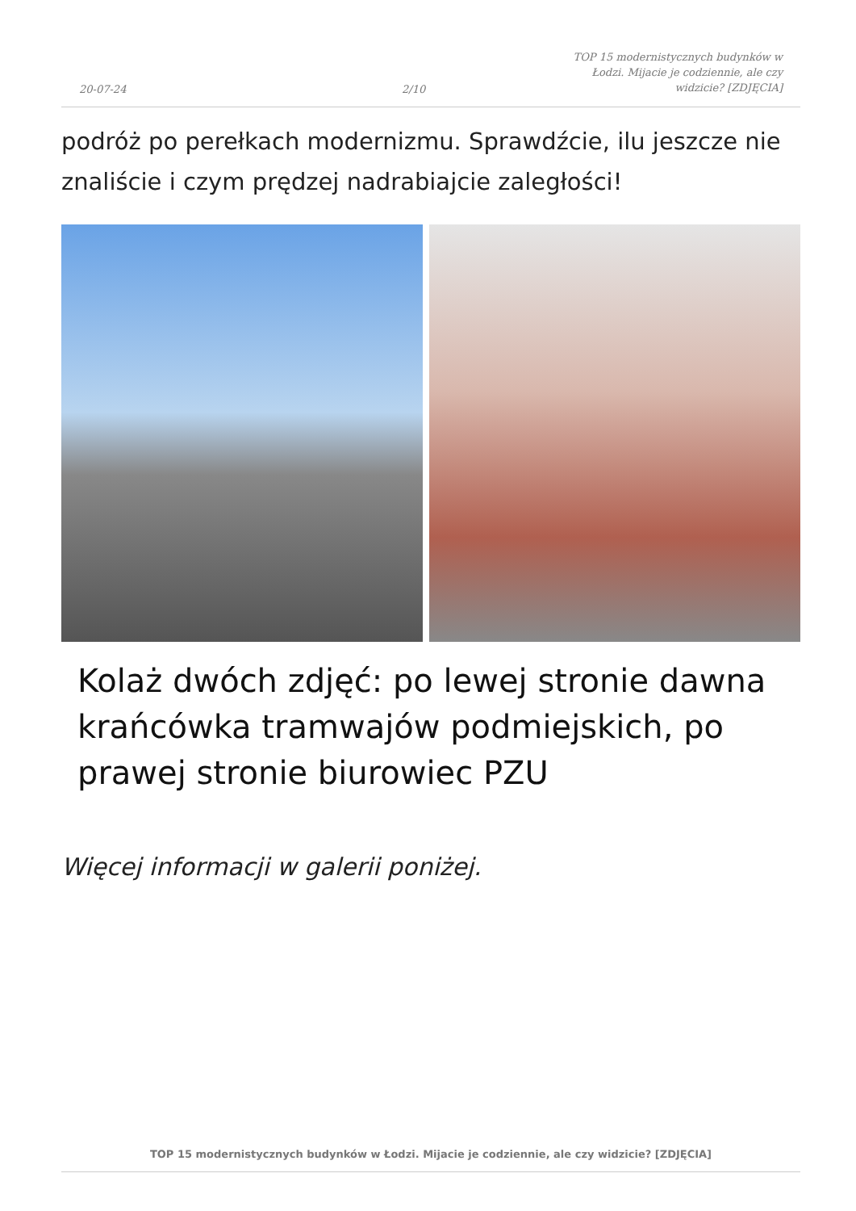20-07-24
2/10
TOP 15 modernistycznych budynków w Łodzi. Mijacie je codziennie, ale czy widzicie? [ZDJĘCIA]
podróż po perełkach modernizmu. Sprawdźcie, ilu jeszcze nie znaliście i czym prędzej nadrabiajcie zaległości!
Kolaż dwóch zdjęć: po lewej stronie dawna krańcówka tramwajów podmiejskich, po prawej stronie biurowiec PZU
Więcej informacji w galerii poniżej.
TOP 15 modernistycznych budynków w Łodzi. Mijacie je codziennie, ale czy widzicie? [ZDJĘCIA]